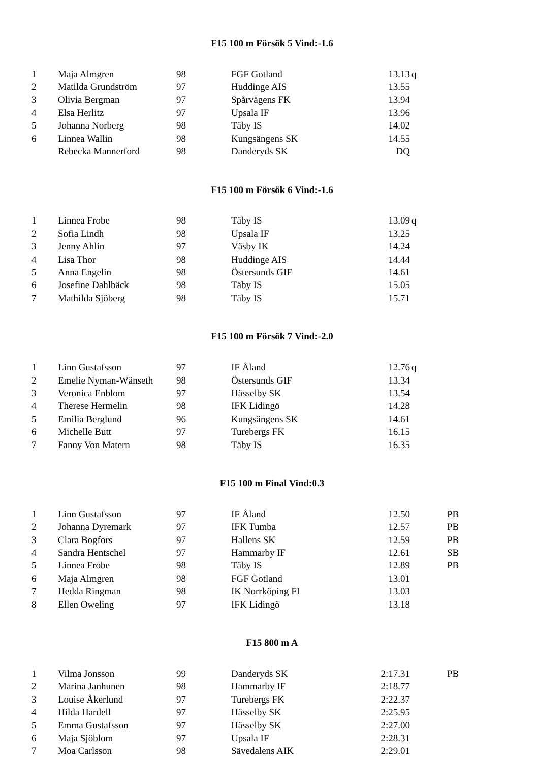F15 100 m Försök 5 Vind:-1.6
| 1 | Maja Almgren | 98 | FGF Gotland | 13.13 | q |
| 2 | Matilda Grundström | 97 | Huddinge AIS | 13.55 | |
| 3 | Olivia Bergman | 97 | Spårvägens FK | 13.94 | |
| 4 | Elsa Herlitz | 97 | Upsala IF | 13.96 | |
| 5 | Johanna Norberg | 98 | Täby IS | 14.02 | |
| 6 | Linnea Wallin | 98 | Kungsängens SK | 14.55 | |
| | Rebecka Mannerford | 98 | Danderyds SK | DQ | |
F15 100 m Försök 6 Vind:-1.6
| 1 | Linnea Frobe | 98 | Täby IS | 13.09 | q |
| 2 | Sofia Lindh | 98 | Upsala IF | 13.25 | |
| 3 | Jenny Ahlin | 97 | Väsby IK | 14.24 | |
| 4 | Lisa Thor | 98 | Huddinge AIS | 14.44 | |
| 5 | Anna Engelin | 98 | Östersunds GIF | 14.61 | |
| 6 | Josefine Dahlbäck | 98 | Täby IS | 15.05 | |
| 7 | Mathilda Sjöberg | 98 | Täby IS | 15.71 | |
F15 100 m Försök 7 Vind:-2.0
| 1 | Linn Gustafsson | 97 | IF Åland | 12.76 | q |
| 2 | Emelie Nyman-Wänseth | 98 | Östersunds GIF | 13.34 | |
| 3 | Veronica Enblom | 97 | Hässelby SK | 13.54 | |
| 4 | Therese Hermelin | 98 | IFK Lidingö | 14.28 | |
| 5 | Emilia Berglund | 96 | Kungsängens SK | 14.61 | |
| 6 | Michelle Butt | 97 | Turebergs FK | 16.15 | |
| 7 | Fanny Von Matern | 98 | Täby IS | 16.35 | |
F15 100 m Final Vind:0.3
| 1 | Linn Gustafsson | 97 | IF Åland | 12.50 | | PB |
| 2 | Johanna Dyremark | 97 | IFK Tumba | 12.57 | | PB |
| 3 | Clara Bogfors | 97 | Hallens SK | 12.59 | | PB |
| 4 | Sandra Hentschel | 97 | Hammarby IF | 12.61 | | SB |
| 5 | Linnea Frobe | 98 | Täby IS | 12.89 | | PB |
| 6 | Maja Almgren | 98 | FGF Gotland | 13.01 | | |
| 7 | Hedda Ringman | 98 | IK Norrköping FI | 13.03 | | |
| 8 | Ellen Oweling | 97 | IFK Lidingö | 13.18 | | |
F15 800 m A
| 1 | Vilma Jonsson | 99 | Danderyds SK | 2:17.31 | | PB |
| 2 | Marina Janhunen | 98 | Hammarby IF | 2:18.77 | | |
| 3 | Louise Åkerlund | 97 | Turebergs FK | 2:22.37 | | |
| 4 | Hilda Hardell | 97 | Hässelby SK | 2:25.95 | | |
| 5 | Emma Gustafsson | 97 | Hässelby SK | 2:27.00 | | |
| 6 | Maja Sjöblom | 97 | Upsala IF | 2:28.31 | | |
| 7 | Moa Carlsson | 98 | Sävedalens AIK | 2:29.01 | | |